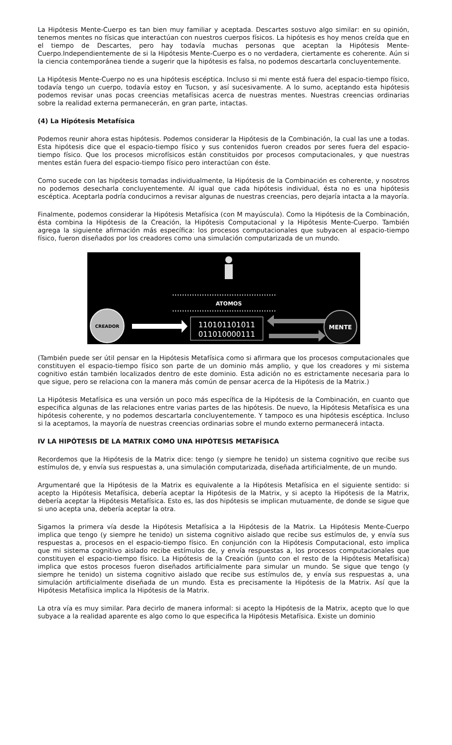La Hipótesis Mente-Cuerpo es tan bien muy familiar y aceptada. Descartes sostuvo algo similar: en su opinión, tenemos mentes no físicas que interactúan con nuestros cuerpos físicos. La hipótesis es hoy menos creída que en el tiempo de Descartes, pero hay todavía muchas personas que aceptan la Hipótesis Mente-Cuerpo.Independientemente de si la Hipótesis Mente-Cuerpo es o no verdadera, ciertamente es coherente. Aún si la ciencia contemporánea tiende a sugerir que la hipótesis es falsa, no podemos descartarla concluyentemente.
La Hipótesis Mente-Cuerpo no es una hipótesis escéptica. Incluso si mi mente está fuera del espacio-tiempo físico, todavía tengo un cuerpo, todavía estoy en Tucson, y así sucesivamente. A lo sumo, aceptando esta hipótesis podemos revisar unas pocas creencias metafísicas acerca de nuestras mentes. Nuestras creencias ordinarias sobre la realidad externa permanecerán, en gran parte, intactas.
(4) La Hipótesis Metafísica
Podemos reunir ahora estas hipótesis. Podemos considerar la Hipótesis de la Combinación, la cual las une a todas. Esta hipótesis dice que el espacio-tiempo físico y sus contenidos fueron creados por seres fuera del espacio-tiempo físico. Que los procesos microfísicos están constituidos por procesos computacionales, y que nuestras mentes están fuera del espacio-tiempo físico pero interactúan con éste.
Como sucede con las hipótesis tomadas individualmente, la Hipótesis de la Combinación es coherente, y nosotros no podemos desecharla concluyentemente. Al igual que cada hipótesis individual, ésta no es una hipótesis escéptica. Aceptarla podría conducirnos a revisar algunas de nuestras creencias, pero dejaría intacta a la mayoría.
Finalmente, podemos considerar la Hipótesis Metafísica (con M mayúscula). Como la Hipótesis de la Combinación, ésta combina la Hipótesis de la Creación, la Hipótesis Computacional y la Hipótesis Mente-Cuerpo. También agrega la siguiente afirmación más específica: los procesos computacionales que subyacen al espacio-tiempo físico, fueron diseñados por los creadores como una simulación computarizada de un mundo.
ATOMOS
CREADOR
110101101011
011010000111
MENTE
(También puede ser útil pensar en la Hipótesis Metafísica como si afirmara que los procesos computacionales que constituyen el espacio-tiempo físico son parte de un dominio más amplio, y que los creadores y mi sistema cognitivo están también localizados dentro de este dominio. Esta adición no es estrictamente necesaria para lo que sigue, pero se relaciona con la manera más común de pensar acerca de la Hipótesis de la Matrix.)
La Hipótesis Metafísica es una versión un poco más específica de la Hipótesis de la Combinación, en cuanto que especifica algunas de las relaciones entre varias partes de las hipótesis. De nuevo, la Hipótesis Metafísica es una hipótesis coherente, y no podemos descartarla concluyentemente. Y tampoco es una hipótesis escéptica. Incluso si la aceptamos, la mayoría de nuestras creencias ordinarias sobre el mundo externo permanecerá intacta.
IV LA HIPÓTESIS DE LA MATRIX COMO UNA HIPÓTESIS METAFÍSICA
Recordemos que la Hipótesis de la Matrix dice: tengo (y siempre he tenido) un sistema cognitivo que recibe sus estímulos de, y envía sus respuestas a, una simulación computarizada, diseñada artificialmente, de un mundo.
Argumentaré que la Hipótesis de la Matrix es equivalente a la Hipótesis Metafísica en el siguiente sentido: si acepto la Hipótesis Metafísica, debería aceptar la Hipótesis de la Matrix, y si acepto la Hipótesis de la Matrix, debería aceptar la Hipótesis Metafísica. Esto es, las dos hipótesis se implican mutuamente, de donde se sigue que si uno acepta una, debería aceptar la otra.
Sigamos la primera vía desde la Hipótesis Metafísica a la Hipótesis de la Matrix. La Hipótesis Mente-Cuerpo implica que tengo (y siempre he tenido) un sistema cognitivo aislado que recibe sus estímulos de, y envía sus respuestas a, procesos en el espacio-tiempo físico. En conjunción con la Hipótesis Computacional, esto implica que mi sistema cognitivo aislado recibe estímulos de, y envía respuestas a, los procesos computacionales que constituyen el espacio-tiempo físico. La Hipótesis de la Creación (junto con el resto de la Hipótesis Metafísica) implica que estos procesos fueron diseñados artificialmente para simular un mundo. Se sigue que tengo (y siempre he tenido) un sistema cognitivo aislado que recibe sus estímulos de, y envía sus respuestas a, una simulación artificialmente diseñada de un mundo. Esta es precisamente la Hipótesis de la Matrix. Así que la Hipótesis Metafísica implica la Hipótesis de la Matrix.
La otra vía es muy similar. Para decirlo de manera informal: si acepto la Hipótesis de la Matrix, acepto que lo que subyace a la realidad aparente es algo como lo que especifica la Hipótesis Metafísica. Existe un dominio